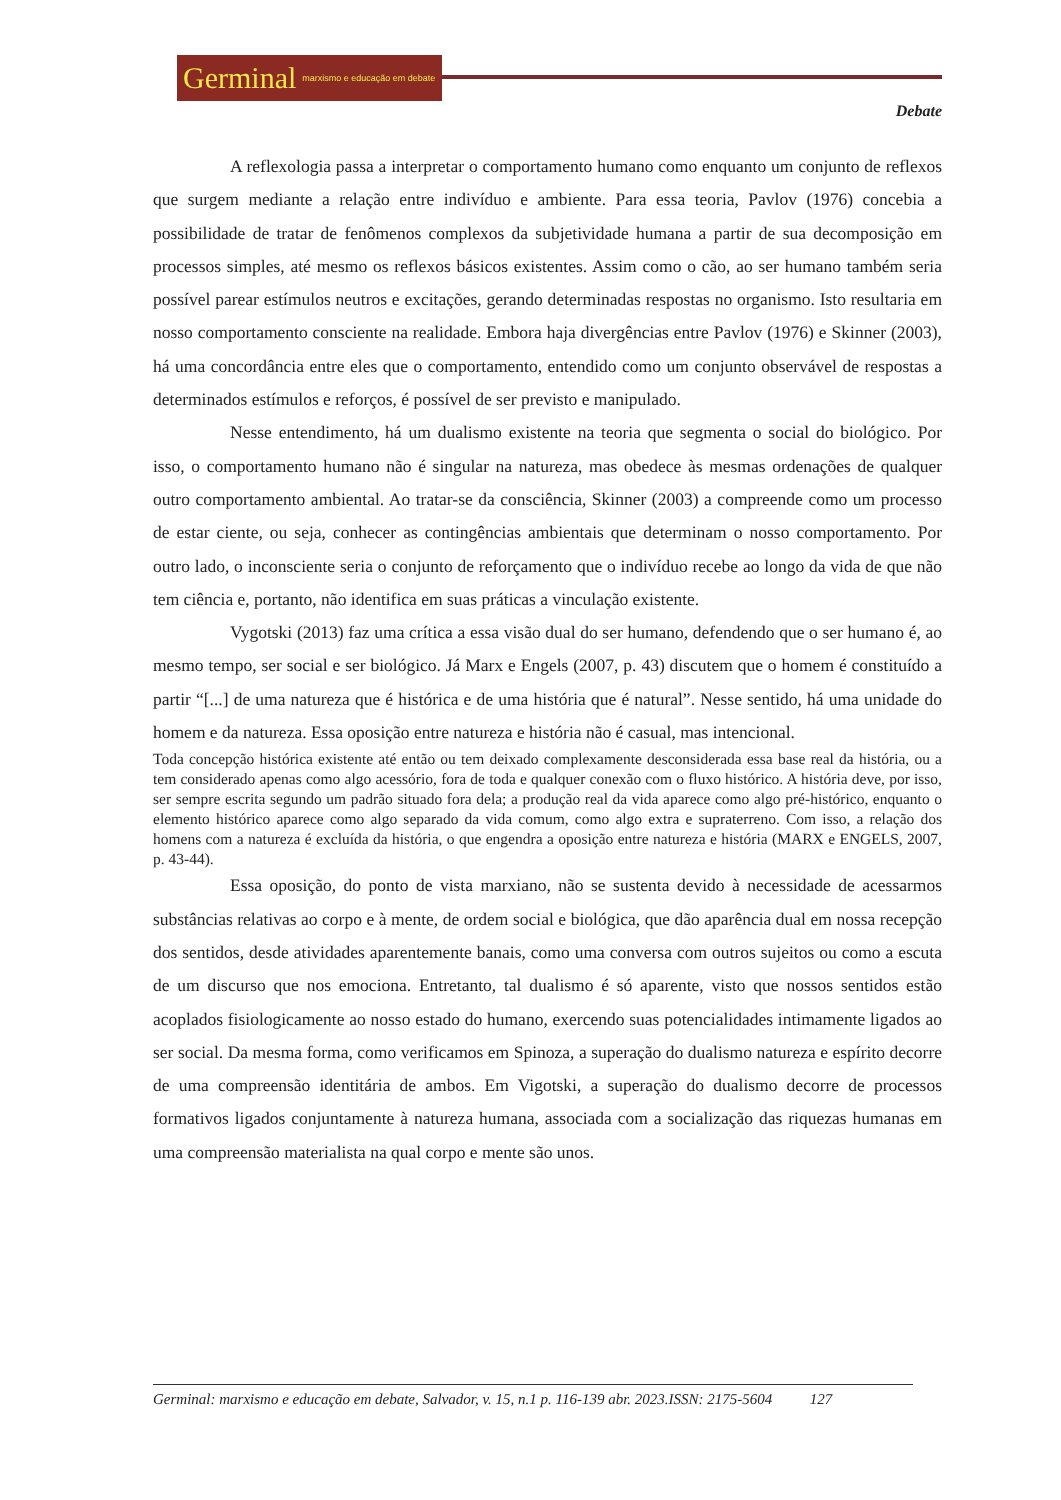Germinal marxismo e educação em debate
Debate
A reflexologia passa a interpretar o comportamento humano como enquanto um conjunto de reflexos que surgem mediante a relação entre indivíduo e ambiente. Para essa teoria, Pavlov (1976) concebia a possibilidade de tratar de fenômenos complexos da subjetividade humana a partir de sua decomposição em processos simples, até mesmo os reflexos básicos existentes. Assim como o cão, ao ser humano também seria possível parear estímulos neutros e excitações, gerando determinadas respostas no organismo. Isto resultaria em nosso comportamento consciente na realidade. Embora haja divergências entre Pavlov (1976) e Skinner (2003), há uma concordância entre eles que o comportamento, entendido como um conjunto observável de respostas a determinados estímulos e reforços, é possível de ser previsto e manipulado.
Nesse entendimento, há um dualismo existente na teoria que segmenta o social do biológico. Por isso, o comportamento humano não é singular na natureza, mas obedece às mesmas ordenações de qualquer outro comportamento ambiental. Ao tratar-se da consciência, Skinner (2003) a compreende como um processo de estar ciente, ou seja, conhecer as contingências ambientais que determinam o nosso comportamento. Por outro lado, o inconsciente seria o conjunto de reforçamento que o indivíduo recebe ao longo da vida de que não tem ciência e, portanto, não identifica em suas práticas a vinculação existente.
Vygotski (2013) faz uma crítica a essa visão dual do ser humano, defendendo que o ser humano é, ao mesmo tempo, ser social e ser biológico. Já Marx e Engels (2007, p. 43) discutem que o homem é constituído a partir “[...] de uma natureza que é histórica e de uma história que é natural”. Nesse sentido, há uma unidade do homem e da natureza. Essa oposição entre natureza e história não é casual, mas intencional.
Toda concepção histórica existente até então ou tem deixado complexamente desconsiderada essa base real da história, ou a tem considerado apenas como algo acessório, fora de toda e qualquer conexão com o fluxo histórico. A história deve, por isso, ser sempre escrita segundo um padrão situado fora dela; a produção real da vida aparece como algo pré-histórico, enquanto o elemento histórico aparece como algo separado da vida comum, como algo extra e supraterreno. Com isso, a relação dos homens com a natureza é excluída da história, o que engendra a oposição entre natureza e história (MARX e ENGELS, 2007, p. 43-44).
Essa oposição, do ponto de vista marxiano, não se sustenta devido à necessidade de acessarmos substâncias relativas ao corpo e à mente, de ordem social e biológica, que dão aparência dual em nossa recepção dos sentidos, desde atividades aparentemente banais, como uma conversa com outros sujeitos ou como a escuta de um discurso que nos emociona. Entretanto, tal dualismo é só aparente, visto que nossos sentidos estão acoplados fisiologicamente ao nosso estado do humano, exercendo suas potencialidades intimamente ligados ao ser social. Da mesma forma, como verificamos em Spinoza, a superação do dualismo natureza e espírito decorre de uma compreensão identitária de ambos. Em Vigotski, a superação do dualismo decorre de processos formativos ligados conjuntamente à natureza humana, associada com a socialização das riquezas humanas em uma compreensão materialista na qual corpo e mente são unos.
Germinal: marxismo e educação em debate, Salvador, v. 15, n.1 p. 116-139 abr. 2023.ISSN: 2175-5604 127